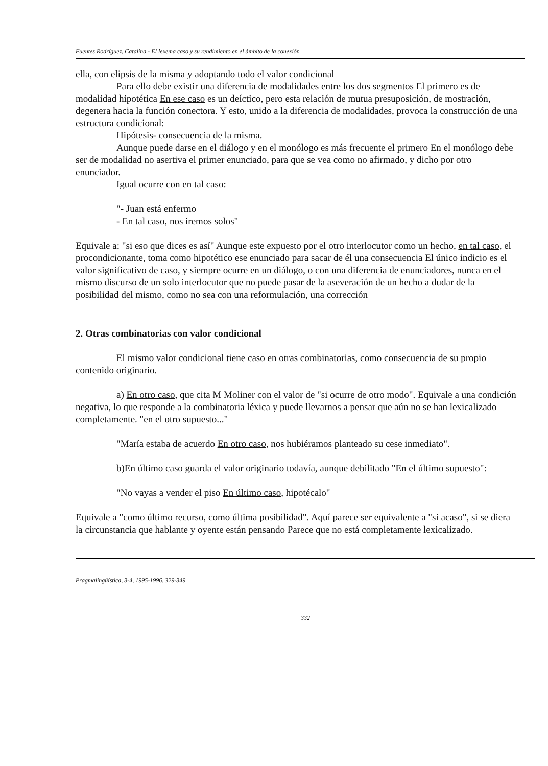Fuentes Rodríguez, Catalina - El lexema caso y su rendimiento en el ámbito de la conexión
ella, con elipsis de la misma y adoptando todo el valor condicional
Para ello debe existir una diferencia de modalidades entre los dos segmentos El primero es de modalidad hipotética En ese caso es un deíctico, pero esta relación de mutua presuposición, de mostración, degenera hacia la función conectora. Y esto, unido a la diferencia de modalidades, provoca la construcción de una estructura condicional:
Hipótesis- consecuencia de la misma.
Aunque puede darse en el diálogo y en el monólogo es más frecuente el primero En el monólogo debe ser de modalidad no asertiva el primer enunciado, para que se vea como no afirmado, y dicho por otro enunciador.
Igual ocurre con en tal caso:
"- Juan está enfermo
- En tal caso, nos iremos solos"
Equivale a: "si eso que dices es así" Aunque este expuesto por el otro interlocutor como un hecho, en tal caso, el procondicionante, toma como hipotético ese enunciado para sacar de él una consecuencia El único indicio es el valor significativo de caso, y siempre ocurre en un diálogo, o con una diferencia de enunciadores, nunca en el mismo discurso de un solo interlocutor que no puede pasar de la aseveración de un hecho a dudar de la posibilidad del mismo, como no sea con una reformulación, una corrección
2. Otras combinatorias con valor condicional
El mismo valor condicional tiene caso en otras combinatorias, como consecuencia de su propio contenido originario.
a) En otro caso, que cita M Moliner con el valor de "si ocurre de otro modo". Equivale a una condición negativa, lo que responde a la combinatoria léxica y puede llevarnos a pensar que aún no se han lexicalizado completamente. "en el otro supuesto..."
"María estaba de acuerdo En otro caso, nos hubiéramos planteado su cese inmediato".
b)En último caso guarda el valor originario todavía, aunque debilitado "En el último supuesto":
"No vayas a vender el piso En último caso, hipotécalo"
Equivale a "como último recurso, como última posibilidad". Aquí parece ser equivalente a "si acaso", si se diera la circunstancia que hablante y oyente están pensando Parece que no está completamente lexicalizado.
Pragmalingüística, 3-4, 1995-1996. 329-349
332